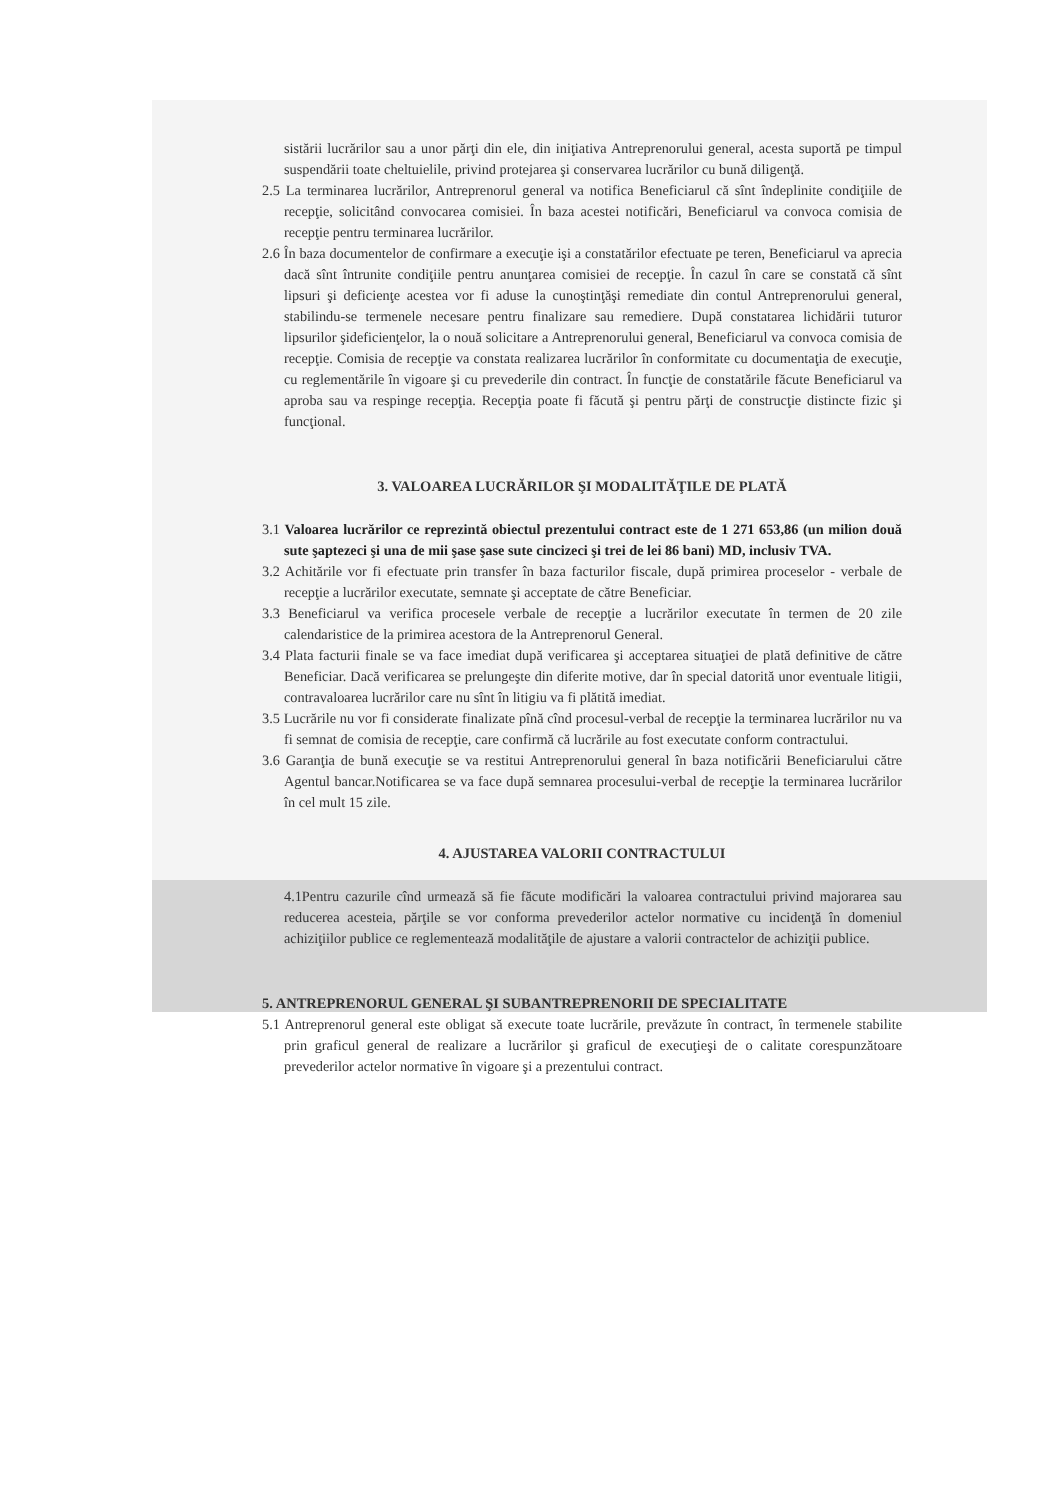sistării lucrărilor sau a unor părţi din ele, din iniţiativa Antreprenorului general, acesta suportă pe timpul suspendării toate cheltuielile, privind protejarea şi conservarea lucrărilor cu bună diligenţă.
2.5 La terminarea lucrărilor, Antreprenorul general va notifica Beneficiarul că sînt îndeplinite condiţiile de recepţie, solicitând convocarea comisiei. În baza acestei notificări, Beneficiarul va convoca comisia de recepţie pentru terminarea lucrărilor.
2.6 În baza documentelor de confirmare a execuţie işi a constatărilor efectuate pe teren, Beneficiarul va aprecia dacă sînt întrunite condiţiile pentru anunţarea comisiei de recepţie. În cazul în care se constată că sînt lipsuri şi deficienţe acestea vor fi aduse la cunoştinţăşi remediate din contul Antreprenorului general, stabilindu-se termenele necesare pentru finalizare sau remediere. După constatarea lichidării tuturor lipsurilor şideficienţelor, la o nouă solicitare a Antreprenorului general, Beneficiarul va convoca comisia de recepţie. Comisia de recepţie va constata realizarea lucrărilor în conformitate cu documentaţia de execuţie, cu reglementările în vigoare şi cu prevederile din contract. În funcţie de constatările făcute Beneficiarul va aproba sau va respinge recepţia. Recepţia poate fi făcută şi pentru părţi de construcţie distincte fizic şi funcţional.
3. VALOAREA LUCRĂRILOR ŞI MODALITĂŢILE DE PLATĂ
3.1 Valoarea lucrărilor ce reprezintă obiectul prezentului contract este de 1 271 653,86 (un milion două sute şaptezeci şi una de mii şase şase sute cincizeci şi trei de lei 86 bani) MD, inclusiv TVA.
3.2 Achitările vor fi efectuate prin transfer în baza facturilor fiscale, după primirea proceselor - verbale de recepţie a lucrărilor executate, semnate şi acceptate de către Beneficiar.
3.3 Beneficiarul va verifica procesele verbale de recepţie a lucrărilor executate în termen de 20 zile calendaristice de la primirea acestora de la Antreprenorul General.
3.4 Plata facturii finale se va face imediat după verificarea şi acceptarea situaţiei de plată definitive de către Beneficiar. Dacă verificarea se prelungeşte din diferite motive, dar în special datorită unor eventuale litigii, contravaloarea lucrărilor care nu sînt în litigiu va fi plătită imediat.
3.5 Lucrările nu vor fi considerate finalizate pînă cînd procesul-verbal de recepţie la terminarea lucrărilor nu va fi semnat de comisia de recepţie, care confirmă că lucrările au fost executate conform contractului.
3.6 Garanţia de bună execuţie se va restitui Antreprenorului general în baza notificării Beneficiarului către Agentul bancar.Notificarea se va face după semnarea procesului-verbal de recepţie la terminarea lucrărilor în cel mult 15 zile.
4. AJUSTAREA VALORII CONTRACTULUI
4.1Pentru cazurile cînd urmează să fie făcute modificări la valoarea contractului privind majorarea sau reducerea acesteia, părţile se vor conforma prevederilor actelor normative cu incidenţă în domeniul achiziţiilor publice ce reglementează modalităţile de ajustare a valorii contractelor de achiziţii publice.
5. ANTREPRENORUL GENERAL ŞI SUBANTREPRENORII DE SPECIALITATE
5.1 Antreprenorul general este obligat să execute toate lucrările, prevăzute în contract, în termenele stabilite prin graficul general de realizare a lucrărilor şi graficul de execuţieşi de o calitate corespunzătoare prevederilor actelor normative în vigoare şi a prezentului contract.